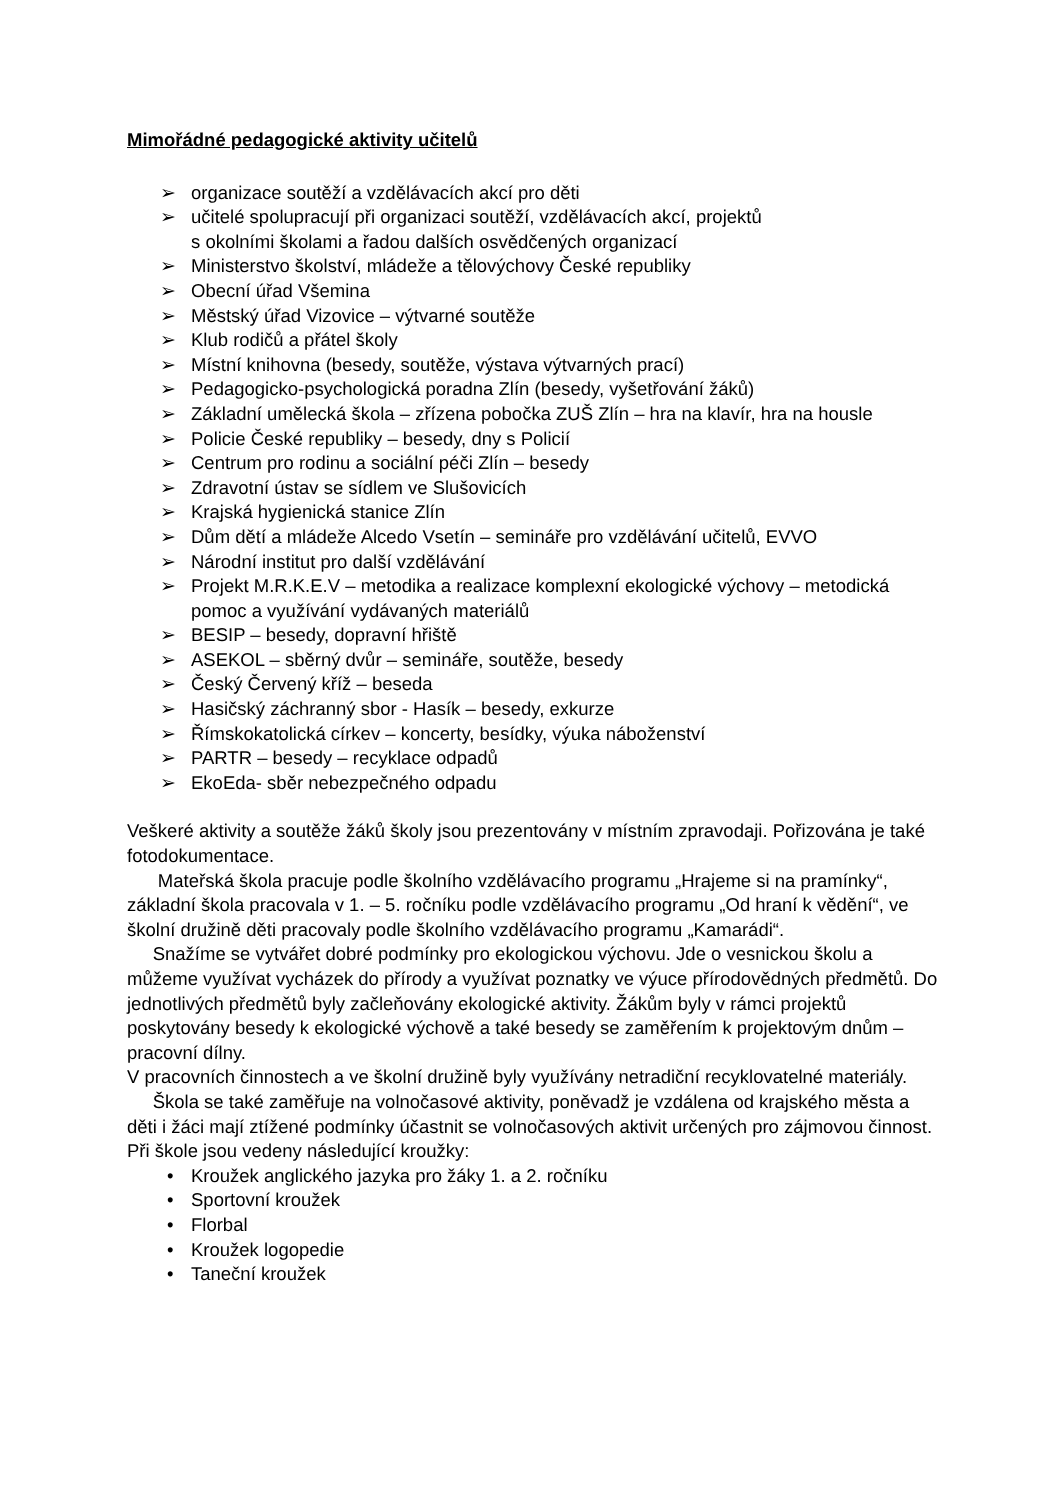Mimořádné pedagogické aktivity učitelů
➢ organizace soutěží a vzdělávacích akcí pro děti
➢ učitelé spolupracují při organizaci soutěží, vzdělávacích akcí, projektů
s okolními školami a řadou dalších osvědčených organizací
➢ Ministerstvo školství, mládeže a tělovýchovy České republiky
➢ Obecní úřad Všemina
➢ Městský úřad Vizovice – výtvarné soutěže
➢ Klub rodičů a přátel školy
➢ Místní knihovna (besedy, soutěže, výstava výtvarných prací)
➢ Pedagogicko-psychologická poradna Zlín (besedy, vyšetřování žáků)
➢ Základní umělecká škola – zřízena pobočka ZUŠ Zlín – hra na klavír, hra na housle
➢ Policie České republiky – besedy, dny s Policií
➢ Centrum pro rodinu a sociální péči Zlín – besedy
➢ Zdravotní ústav se sídlem ve Slušovicích
➢ Krajská hygienická stanice Zlín
➢ Dům dětí a mládeže Alcedo Vsetín – semináře pro vzdělávání učitelů, EVVO
➢ Národní institut pro další vzdělávání
➢ Projekt M.R.K.E.V – metodika a realizace komplexní ekologické výchovy – metodická pomoc a využívání vydávaných materiálů
➢ BESIP – besedy, dopravní hřiště
➢ ASEKOL – sběrný dvůr – semináře, soutěže, besedy
➢ Český Červený kříž – beseda
➢ Hasičský záchranný sbor - Hasík – besedy, exkurze
➢ Římskokatolická církev – koncerty, besídky, výuka náboženství
➢ PARTR – besedy – recyklace odpadů
➢ EkoEda- sběr nebezpečného odpadu
Veškeré aktivity a soutěže žáků školy jsou prezentovány v místním zpravodaji. Pořizována je také fotodokumentace.
Mateřská škola pracuje podle školního vzdělávacího programu „Hrajeme si na pramínky“, základní škola pracovala v 1. – 5. ročníku podle vzdělávacího programu „Od hraní k vědění“, ve školní družině děti pracovaly podle školního vzdělávacího programu „Kamarádi“.
Snažíme se vytvářet dobré podmínky pro ekologickou výchovu. Jde o vesnickou školu a můžeme využívat vycházek do přírody a využívat poznatky ve výuce přírodovědných předmětů. Do jednotlivých předmětů byly začleňovány ekologické aktivity. Žákům byly v rámci projektů poskytovány besedy k ekologické výchově a také besedy se zaměřením k projektovým dnům – pracovní dílny.
V pracovních činnostech a ve školní družině byly využívány netradiční recyklovatelné materiály.
Škola se také zaměřuje na volnočasové aktivity, poněvadž je vzdálena od krajského města a děti i žáci mají ztížené podmínky účastnit se volnočasových aktivit určených pro zájmovou činnost. Při škole jsou vedeny následující kroužky:
• Kroužek anglického jazyka pro žáky 1. a 2. ročníku
• Sportovní kroužek
• Florbal
• Kroužek logopedie
• Taneční kroužek